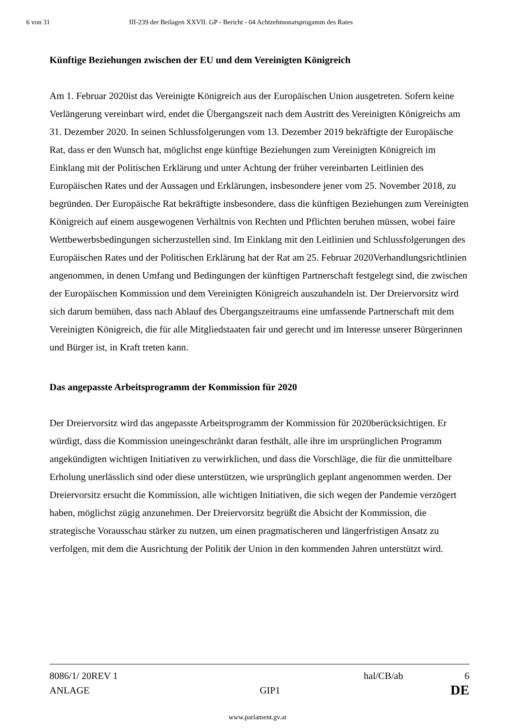6 von 31 III-239 der Beilagen XXVII. GP - Bericht - 04 Achtzehmonatsprogamm des Rates
Künftige Beziehungen zwischen der EU und dem Vereinigten Königreich
Am 1. Februar 2020ist das Vereinigte Königreich aus der Europäischen Union ausgetreten. Sofern keine Verlängerung vereinbart wird, endet die Übergangszeit nach dem Austritt des Vereinigten Königreichs am 31. Dezember 2020. In seinen Schlussfolgerungen vom 13. Dezember 2019 bekräftigte der Europäische Rat, dass er den Wunsch hat, möglichst enge künftige Beziehungen zum Vereinigten Königreich im Einklang mit der Politischen Erklärung und unter Achtung der früher vereinbarten Leitlinien des Europäischen Rates und der Aussagen und Erklärungen, insbesondere jener vom 25. November 2018, zu begründen. Der Europäische Rat bekräftigte insbesondere, dass die künftigen Beziehungen zum Vereinigten Königreich auf einem ausgewogenen Verhältnis von Rechten und Pflichten beruhen müssen, wobei faire Wettbewerbsbedingungen sicherzustellen sind. Im Einklang mit den Leitlinien und Schlussfolgerungen des Europäischen Rates und der Politischen Erklärung hat der Rat am 25. Februar 2020Verhandlungsrichtlinien angenommen, in denen Umfang und Bedingungen der künftigen Partnerschaft festgelegt sind, die zwischen der Europäischen Kommission und dem Vereinigten Königreich auszuhandeln ist. Der Dreiervorsitz wird sich darum bemühen, dass nach Ablauf des Übergangszeitraums eine umfassende Partnerschaft mit dem Vereinigten Königreich, die für alle Mitgliedstaaten fair und gerecht und im Interesse unserer Bürgerinnen und Bürger ist, in Kraft treten kann.
Das angepasste Arbeitsprogramm der Kommission für 2020
Der Dreiervorsitz wird das angepasste Arbeitsprogramm der Kommission für 2020berücksichtigen. Er würdigt, dass die Kommission uneingeschränkt daran festhält, alle ihre im ursprünglichen Programm angekündigten wichtigen Initiativen zu verwirklichen, und dass die Vorschläge, die für die unmittelbare Erholung unerlässlich sind oder diese unterstützen, wie ursprünglich geplant angenommen werden. Der Dreiervorsitz ersucht die Kommission, alle wichtigen Initiativen, die sich wegen der Pandemie verzögert haben, möglichst zügig anzunehmen. Der Dreiervorsitz begrüßt die Absicht der Kommission, die strategische Vorausschau stärker zu nutzen, um einen pragmatischeren und längerfristigen Ansatz zu verfolgen, mit dem die Ausrichtung der Politik der Union in den kommenden Jahren unterstützt wird.
8086/1/ 20REV 1 hal/CB/ab 6
ANLAGE GIP1 DE
www.parlament.gv.at